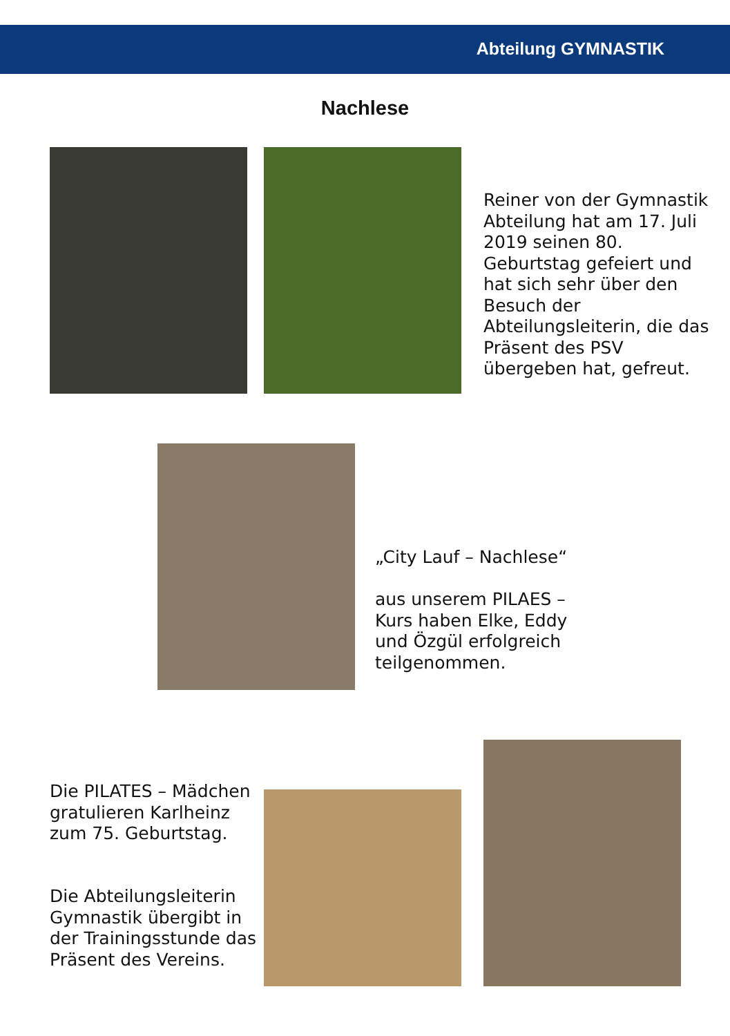Abteilung GYMNASTIK
Nachlese
Reiner von der Gymnastik Abteilung hat am 17. Juli 2019 seinen 80. Geburtstag gefeiert und hat sich sehr über den Besuch der Abteilungsleiterin, die das Präsent des PSV übergeben hat, gefreut.
„City Lauf – Nachlese“
aus unserem PILAES – Kurs haben Elke, Eddy und Özgül erfolgreich teilgenommen.
Die PILATES – Mädchen gratulieren Karlheinz zum 75. Geburtstag.
Die Abteilungsleiterin Gymnastik übergibt in der Trainingsstunde das Präsent des Vereins.